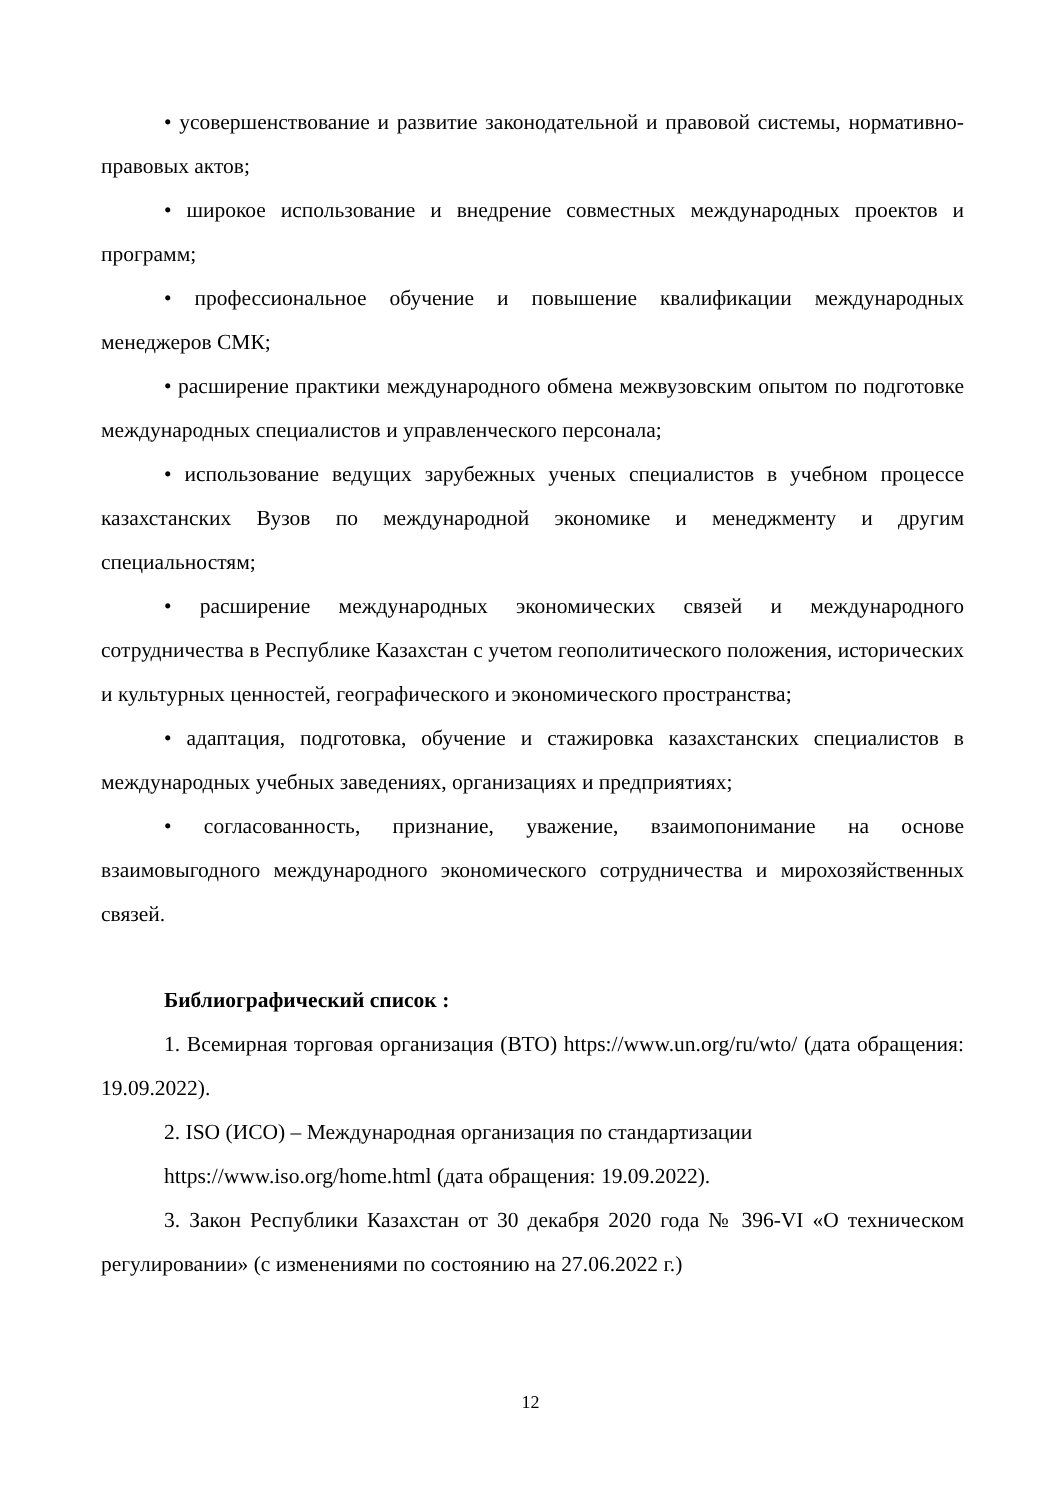• усовершенствование и развитие законодательной и правовой системы, нормативно-правовых актов;
• широкое использование и внедрение совместных международных проектов и программ;
• профессиональное обучение и повышение квалификации международных менеджеров СМК;
• расширение практики международного обмена межвузовским опытом по подготовке международных специалистов и управленческого персонала;
• использование ведущих зарубежных ученых специалистов в учебном процессе казахстанских Вузов по международной экономике и менеджменту и другим специальностям;
• расширение международных экономических связей и международного сотрудничества в Республике Казахстан с учетом геополитического положения, исторических и культурных ценностей, географического и экономического пространства;
• адаптация, подготовка, обучение и стажировка казахстанских специалистов в международных учебных заведениях, организациях и предприятиях;
• согласованность, признание, уважение, взаимопонимание на основе взаимовыгодного международного экономического сотрудничества и мирохозяйственных связей.
Библиографический список :
1. Всемирная торговая организация (ВТО) https://www.un.org/ru/wto/ (дата обращения: 19.09.2022).
2. ISO (ИСО) – Международная организация по стандартизации
https://www.iso.org/home.html (дата обращения: 19.09.2022).
3. Закон Республики Казахстан от 30 декабря 2020 года № 396-VI «О техническом регулировании» (с изменениями по состоянию на 27.06.2022 г.)
12